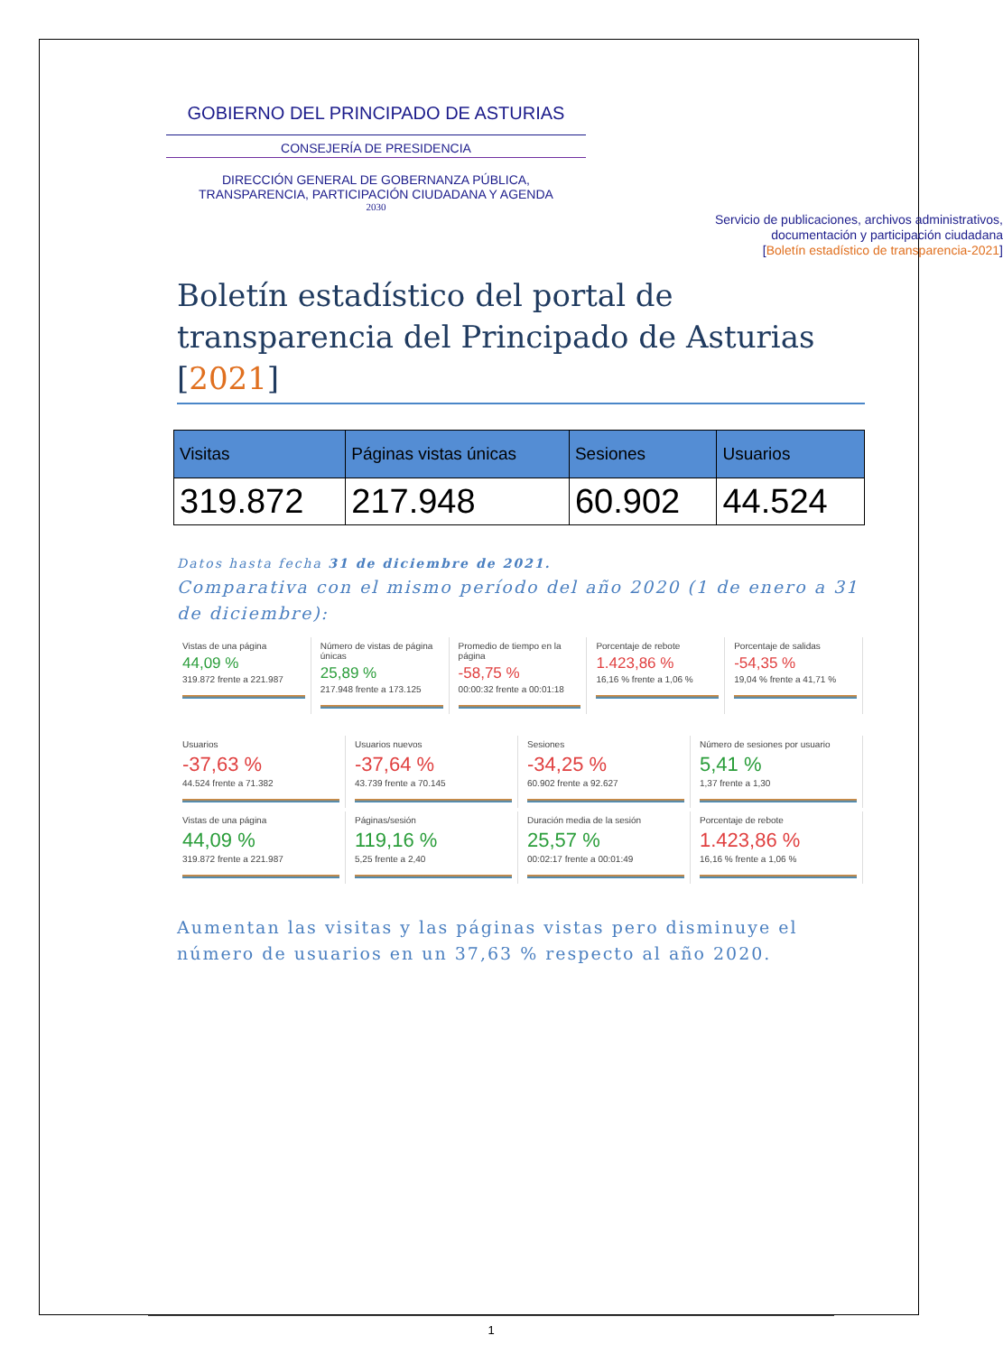GOBIERNO DEL PRINCIPADO DE ASTURIAS
CONSEJERÍA DE PRESIDENCIA
DIRECCIÓN GENERAL DE GOBERNANZA PÚBLICA, TRANSPARENCIA, PARTICIPACIÓN CIUDADANA Y AGENDA
2030
Servicio de publicaciones, archivos administrativos,
documentación y participación ciudadana
[Boletín estadístico de transparencia-2021]
Boletín estadístico del portal de transparencia del Principado de Asturias [2021]
| Visitas | Páginas vistas únicas | Sesiones | Usuarios |
| --- | --- | --- | --- |
| 319.872 | 217.948 | 60.902 | 44.524 |
Datos hasta fecha 31 de diciembre de 2021.
Comparativa con el mismo período del año 2020 (1 de enero a 31 de diciembre):
Vistas de una página
44,09 %
319.872 frente a 221.987
Número de vistas de página únicas
25,89 %
217.948 frente a 173.125
Promedio de tiempo en la página
-58,75 %
00:00:32 frente a 00:01:18
Porcentaje de rebote
1.423,86 %
16,16 % frente a 1,06 %
Porcentaje de salidas
-54,35 %
19,04 % frente a 41,71 %
Usuarios
-37,63 %
44.524 frente a 71.382
Usuarios nuevos
-37,64 %
43.739 frente a 70.145
Sesiones
-34,25 %
60.902 frente a 92.627
Número de sesiones por usuario
5,41 %
1,37 frente a 1,30
Vistas de una página
44,09 %
319.872 frente a 221.987
Páginas/sesión
119,16 %
5,25 frente a 2,40
Duración media de la sesión
25,57 %
00:02:17 frente a 00:01:49
Porcentaje de rebote
1.423,86 %
16,16 % frente a 1,06 %
Aumentan las visitas y las páginas vistas pero disminuye el número de usuarios en un 37,63 % respecto al año 2020.
1